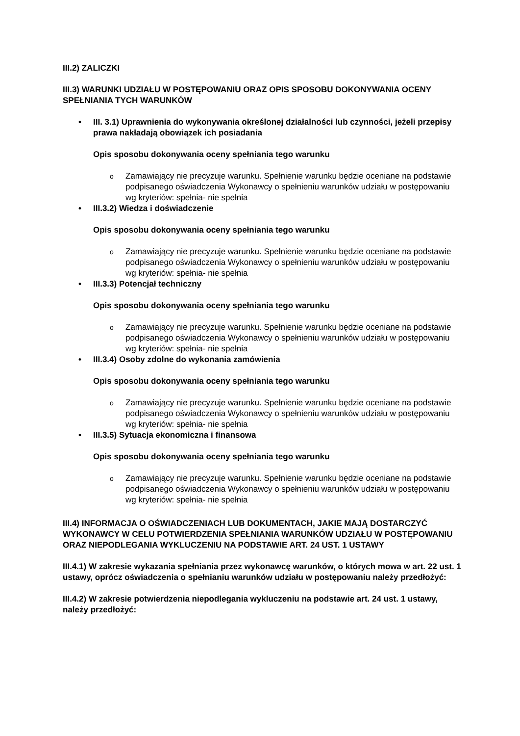III.2) ZALICZKI
III.3) WARUNKI UDZIAŁU W POSTĘPOWANIU ORAZ OPIS SPOSOBU DOKONYWANIA OCENY SPEŁNIANIA TYCH WARUNKÓW
• III. 3.1) Uprawnienia do wykonywania określonej działalności lub czynności, jeżeli przepisy prawa nakładają obowiązek ich posiadania
Opis sposobu dokonywania oceny spełniania tego warunku
o Zamawiający nie precyzuje warunku. Spełnienie warunku będzie oceniane na podstawie podpisanego oświadczenia Wykonawcy o spełnieniu warunków udziału w postępowaniu wg kryteriów: spełnia- nie spełnia
• III.3.2) Wiedza i doświadczenie
Opis sposobu dokonywania oceny spełniania tego warunku
o Zamawiający nie precyzuje warunku. Spełnienie warunku będzie oceniane na podstawie podpisanego oświadczenia Wykonawcy o spełnieniu warunków udziału w postępowaniu wg kryteriów: spełnia- nie spełnia
• III.3.3) Potencjał techniczny
Opis sposobu dokonywania oceny spełniania tego warunku
o Zamawiający nie precyzuje warunku. Spełnienie warunku będzie oceniane na podstawie podpisanego oświadczenia Wykonawcy o spełnieniu warunków udziału w postępowaniu wg kryteriów: spełnia- nie spełnia
• III.3.4) Osoby zdolne do wykonania zamówienia
Opis sposobu dokonywania oceny spełniania tego warunku
o Zamawiający nie precyzuje warunku. Spełnienie warunku będzie oceniane na podstawie podpisanego oświadczenia Wykonawcy o spełnieniu warunków udziału w postępowaniu wg kryteriów: spełnia- nie spełnia
• III.3.5) Sytuacja ekonomiczna i finansowa
Opis sposobu dokonywania oceny spełniania tego warunku
o Zamawiający nie precyzuje warunku. Spełnienie warunku będzie oceniane na podstawie podpisanego oświadczenia Wykonawcy o spełnieniu warunków udziału w postępowaniu wg kryteriów: spełnia- nie spełnia
III.4) INFORMACJA O OŚWIADCZENIACH LUB DOKUMENTACH, JAKIE MAJĄ DOSTARCZYĆ WYKONAWCY W CELU POTWIERDZENIA SPEŁNIANIA WARUNKÓW UDZIAŁU W POSTĘPOWANIU ORAZ NIEPODLEGANIA WYKLUCZENIU NA PODSTAWIE ART. 24 UST. 1 USTAWY
III.4.1) W zakresie wykazania spełniania przez wykonawcę warunków, o których mowa w art. 22 ust. 1 ustawy, oprócz oświadczenia o spełnianiu warunków udziału w postępowaniu należy przedłożyć:
III.4.2) W zakresie potwierdzenia niepodlegania wykluczeniu na podstawie art. 24 ust. 1 ustawy, należy przedłożyć: